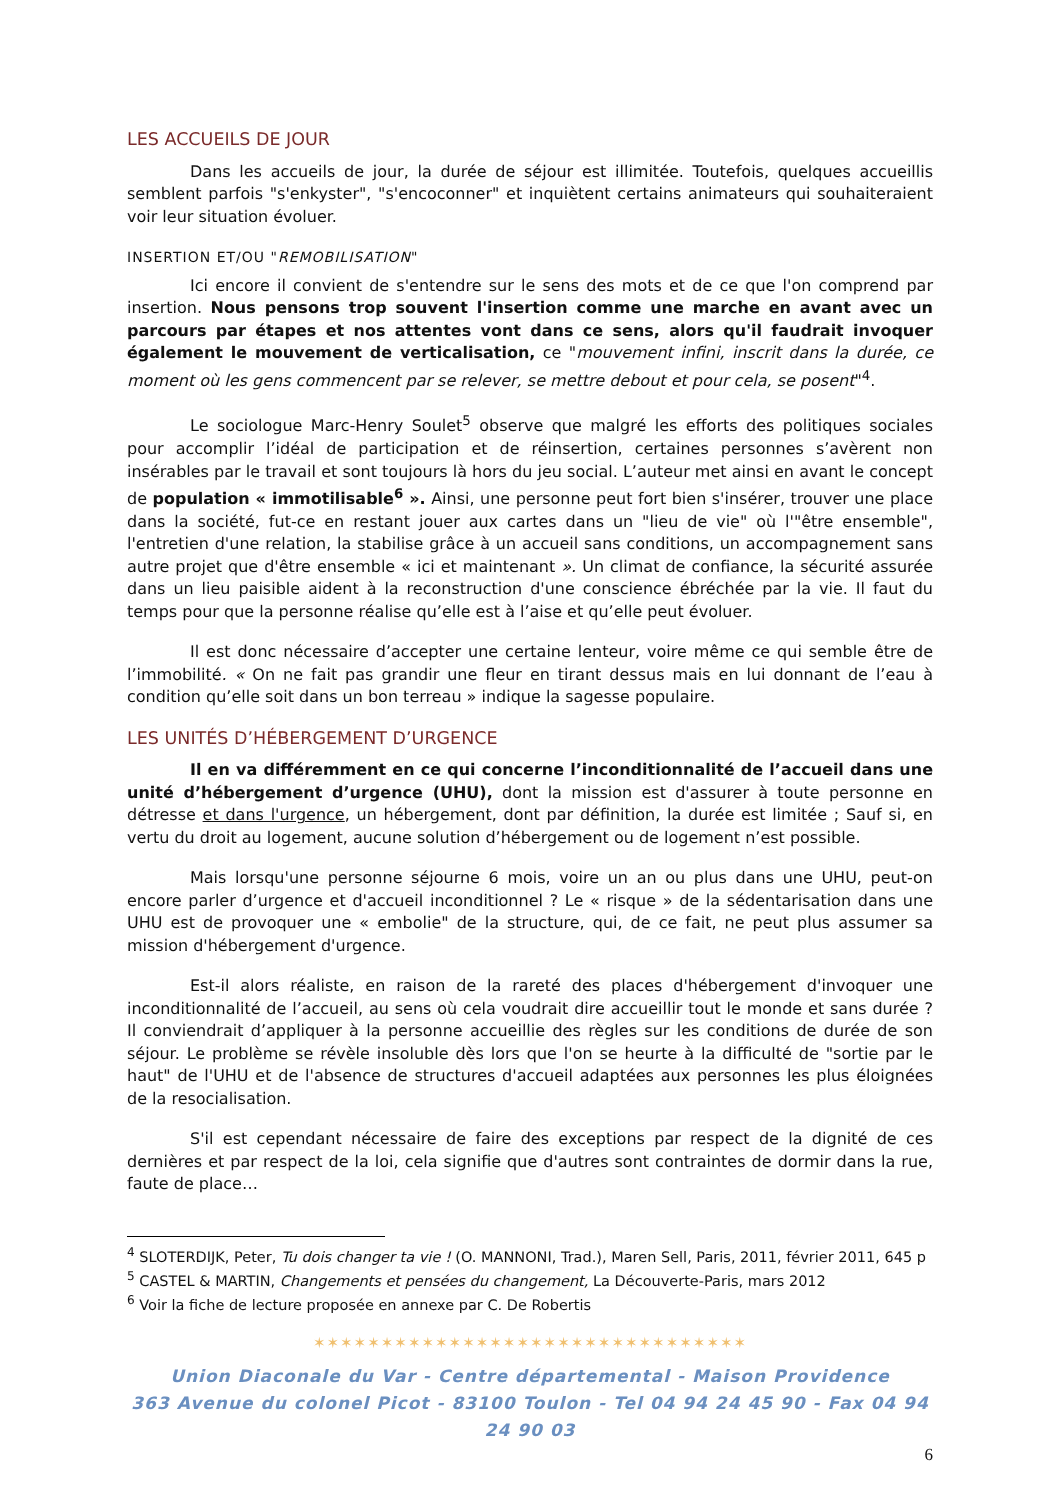LES ACCUEILS DE JOUR
Dans les accueils de jour, la durée de séjour est illimitée. Toutefois, quelques accueillis semblent parfois "s'enkyster", "s'encoconner" et inquiètent certains animateurs qui souhaiteraient voir leur situation évoluer.
INSERTION ET/OU "REMOBILISATION"
Ici encore il convient de s'entendre sur le sens des mots et de ce que l'on comprend par insertion. Nous pensons trop souvent l'insertion comme une marche en avant avec un parcours par étapes et nos attentes vont dans ce sens, alors qu'il faudrait invoquer également le mouvement de verticalisation, ce "mouvement infini, inscrit dans la durée, ce moment où les gens commencent par se relever, se mettre debout et pour cela, se posent"<sup>4</sup>.
Le sociologue Marc-Henry Soulet<sup>5</sup> observe que malgré les efforts des politiques sociales pour accomplir l’idéal de participation et de réinsertion, certaines personnes s’avèrent non insérables par le travail et sont toujours là hors du jeu social. L’auteur met ainsi en avant le concept de population « immotilisable<sup>6</sup> ». Ainsi, une personne peut fort bien s'insérer, trouver une place dans la société, fut-ce en restant jouer aux cartes dans un "lieu de vie" où l'"être ensemble", l'entretien d'une relation, la stabilise grâce à un accueil sans conditions, un accompagnement sans autre projet que d'être ensemble « ici et maintenant ». Un climat de confiance, la sécurité assurée dans un lieu paisible aident à la reconstruction d'une conscience ébréchée par la vie. Il faut du temps pour que la personne réalise qu’elle est à l’aise et qu’elle peut évoluer.
Il est donc nécessaire d’accepter une certaine lenteur, voire même ce qui semble être de l’immobilité. « On ne fait pas grandir une fleur en tirant dessus mais en lui donnant de l’eau à condition qu’elle soit dans un bon terreau » indique la sagesse populaire.
LES UNITÉS D’HÉBERGEMENT D’URGENCE
Il en va différemment en ce qui concerne l’inconditionnalité de l’accueil dans une unité d’hébergement d’urgence (UHU), dont la mission est d'assurer à toute personne en détresse et dans l'urgence, un hébergement, dont par définition, la durée est limitée ; Sauf si, en vertu du droit au logement, aucune solution d’hébergement ou de logement n’est possible.
Mais lorsqu'une personne séjourne 6 mois, voire un an ou plus dans une UHU, peut-on encore parler d’urgence et d'accueil inconditionnel ? Le « risque » de la sédentarisation dans une UHU est de provoquer une « embolie" de la structure, qui, de ce fait, ne peut plus assumer sa mission d'hébergement d'urgence.
Est-il alors réaliste, en raison de la rareté des places d'hébergement d'invoquer une inconditionnalité de l’accueil, au sens où cela voudrait dire accueillir tout le monde et sans durée ? Il conviendrait d’appliquer à la personne accueillie des règles sur les conditions de durée de son séjour. Le problème se révèle insoluble dès lors que l'on se heurte à la difficulté de "sortie par le haut" de l'UHU et de l'absence de structures d'accueil adaptées aux personnes les plus éloignées de la resocialisation.
S'il est cependant nécessaire de faire des exceptions par respect de la dignité de ces dernières et par respect de la loi, cela signifie que d'autres sont contraintes de dormir dans la rue, faute de place…
<sup>4</sup> SLOTERDIJK, Peter, Tu dois changer ta vie ! (O. MANNONI, Trad.), Maren Sell, Paris, 2011, février 2011, 645 p
<sup>5</sup> CASTEL & MARTIN, Changements et pensées du changement, La Découverte-Paris, mars 2012
<sup>6</sup> Voir la fiche de lecture proposée en annexe par C. De Robertis
✶✶✶✶✶✶✶✶✶✶✶✶✶✶✶✶✶✶✶✶✶✶✶✶✶✶✶✶✶✶✶✶
Union Diaconale du Var - Centre départemental - Maison Providence
363 Avenue du colonel Picot - 83100 Toulon - Tel 04 94 24 45 90 - Fax 04 94 24 90 03
6